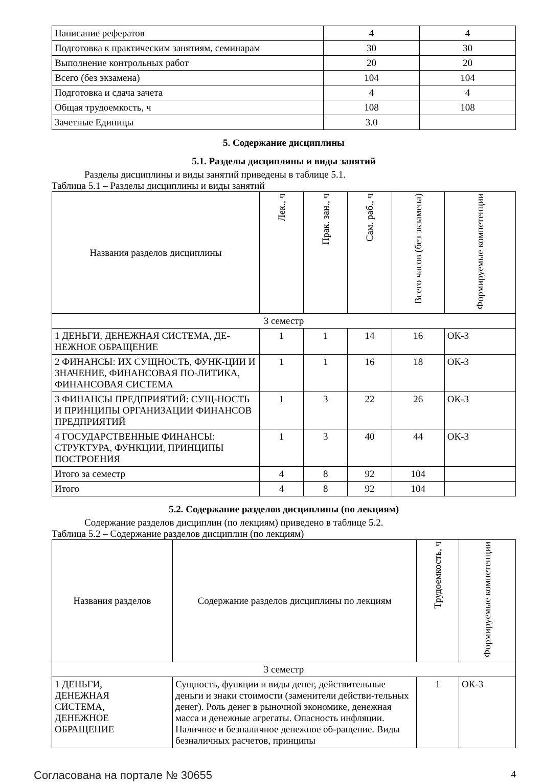| Написание рефератов | 4 | 4 |
| Подготовка к практическим занятиям, семинарам | 30 | 30 |
| Выполнение контрольных работ | 20 | 20 |
| Всего (без экзамена) | 104 | 104 |
| Подготовка и сдача зачета | 4 | 4 |
| Общая трудоемкость, ч | 108 | 108 |
| Зачетные Единицы | 3.0 | |
5. Содержание дисциплины
5.1. Разделы дисциплины и виды занятий
Разделы дисциплины и виды занятий приведены в таблице 5.1.
Таблица 5.1 – Разделы дисциплины и виды занятий
| Названия разделов дисциплины | Лек., ч | Прак. зан., ч | Сам. раб., ч | Всего часов (без экзамена) | Формируемые компетенции |
| --- | --- | --- | --- | --- | --- |
| 3 семестр | | | | | |
| 1 ДЕНЬГИ, ДЕНЕЖНАЯ СИСТЕМА, ДЕ-НЕЖНОЕ ОБРАЩЕНИЕ | 1 | 1 | 14 | 16 | ОК-3 |
| 2 ФИНАНСЫ: ИХ СУЩНОСТЬ, ФУНК-ЦИИ И ЗНАЧЕНИЕ, ФИНАНСОВАЯ ПО-ЛИТИКА, ФИНАНСОВАЯ СИСТЕМА | 1 | 1 | 16 | 18 | ОК-3 |
| 3 ФИНАНСЫ ПРЕДПРИЯТИЙ: СУЩ-НОСТЬ И ПРИНЦИПЫ ОРГАНИЗАЦИИ ФИНАНСОВ ПРЕДПРИЯТИЙ | 1 | 3 | 22 | 26 | ОК-3 |
| 4 ГОСУДАРСТВЕННЫЕ ФИНАНСЫ: СТРУКТУРА, ФУНКЦИИ, ПРИНЦИПЫ ПОСТРОЕНИЯ | 1 | 3 | 40 | 44 | ОК-3 |
| Итого за семестр | 4 | 8 | 92 | 104 | |
| Итого | 4 | 8 | 92 | 104 | |
5.2. Содержание разделов дисциплины (по лекциям)
Содержание разделов дисциплин (по лекциям) приведено в таблице 5.2.
Таблица 5.2 – Содержание разделов дисциплин (по лекциям)
| Названия разделов | Содержание разделов дисциплины по лекциям | Трудоемкость, ч | Формируемые компетенции |
| --- | --- | --- | --- |
| 3 семестр | | | |
| 1 ДЕНЬГИ, ДЕНЕЖНАЯ СИСТЕМА, ДЕНЕЖНОЕ ОБРАЩЕНИЕ | Сущность, функции и виды денег, действительные деньги и знаки стоимости (заменители действи-тельных денег). Роль денег в рыночной экономике, денежная масса и денежные агрегаты. Опасность инфляции. Наличное и безналичное денежное об-ращение. Виды безналичных расчетов, принципы | 1 | ОК-3 |
Согласована на портале № 30655 4